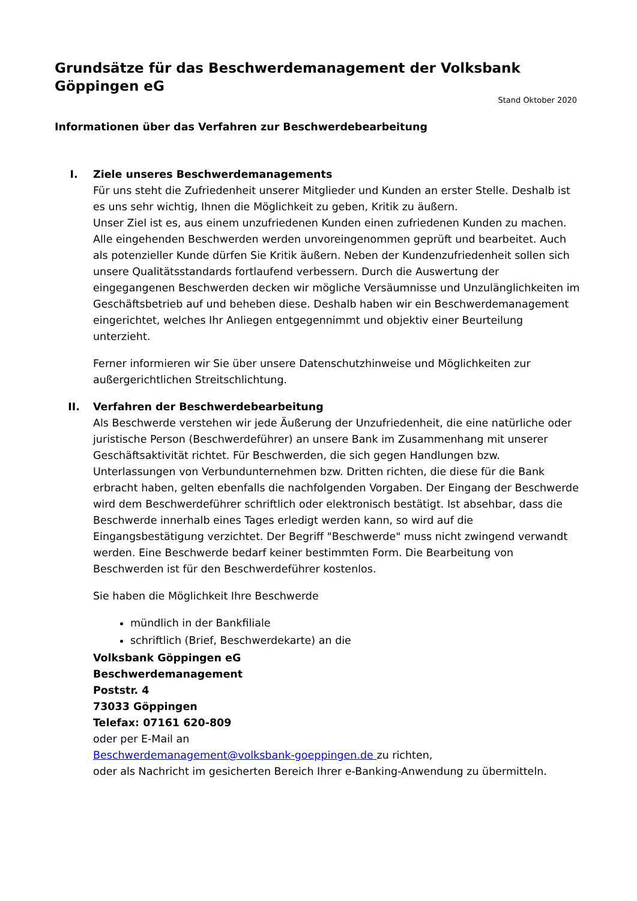Grundsätze für das Beschwerdemanagement der Volksbank Göppingen eG
Stand Oktober 2020
Informationen über das Verfahren zur Beschwerdebearbeitung
I. Ziele unseres Beschwerdemanagements
Für uns steht die Zufriedenheit unserer Mitglieder und Kunden an erster Stelle. Deshalb ist es uns sehr wichtig, Ihnen die Möglichkeit zu geben, Kritik zu äußern.
Unser Ziel ist es, aus einem unzufriedenen Kunden einen zufriedenen Kunden zu machen. Alle eingehenden Beschwerden werden unvoreingenommen geprüft und bearbeitet. Auch als potenzieller Kunde dürfen Sie Kritik äußern. Neben der Kundenzufriedenheit sollen sich unsere Qualitätsstandards fortlaufend verbessern. Durch die Auswertung der eingegangenen Beschwerden decken wir mögliche Versäumnisse und Unzulänglichkeiten im Geschäftsbetrieb auf und beheben diese. Deshalb haben wir ein Beschwerdemanagement eingerichtet, welches Ihr Anliegen entgegennimmt und objektiv einer Beurteilung unterzieht.
Ferner informieren wir Sie über unsere Datenschutzhinweise und Möglichkeiten zur außergerichtlichen Streitschlichtung.
II. Verfahren der Beschwerdebearbeitung
Als Beschwerde verstehen wir jede Äußerung der Unzufriedenheit, die eine natürliche oder juristische Person (Beschwerdeführer) an unsere Bank im Zusammenhang mit unserer Geschäftsaktivität richtet. Für Beschwerden, die sich gegen Handlungen bzw. Unterlassungen von Verbundunternehmen bzw. Dritten richten, die diese für die Bank erbracht haben, gelten ebenfalls die nachfolgenden Vorgaben. Der Eingang der Beschwerde wird dem Beschwerdeführer schriftlich oder elektronisch bestätigt. Ist absehbar, dass die Beschwerde innerhalb eines Tages erledigt werden kann, so wird auf die Eingangsbestätigung verzichtet. Der Begriff "Beschwerde" muss nicht zwingend verwandt werden. Eine Beschwerde bedarf keiner bestimmten Form. Die Bearbeitung von Beschwerden ist für den Beschwerdeführer kostenlos.
Sie haben die Möglichkeit Ihre Beschwerde
mündlich in der Bankfiliale
schriftlich (Brief, Beschwerdekarte) an die
Volksbank Göppingen eG
Beschwerdemanagement
Poststr. 4
73033 Göppingen
Telefax: 07161 620-809
oder per E-Mail an
Beschwerdemanagement@volksbank-goeppingen.de zu richten,
oder als Nachricht im gesicherten Bereich Ihrer e-Banking-Anwendung zu übermitteln.